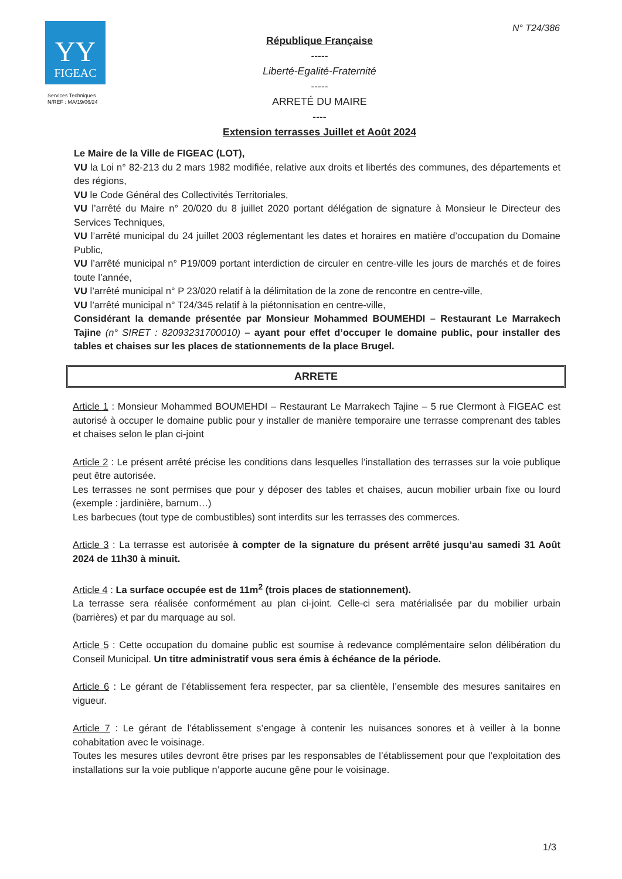YY
FIGEAC
Services Techniques
N/REF : MA/19/06/24
République Française
-----
Liberté-Egalité-Fraternité
-----
ARRETÉ DU MAIRE
----
Extension terrasses Juillet et Août 2024
N° T24/386
Le Maire de la Ville de FIGEAC (LOT),
VU la Loi n° 82-213 du 2 mars 1982 modifiée, relative aux droits et libertés des communes, des départements et des régions,
VU le Code Général des Collectivités Territoriales,
VU l’arrêté du Maire n° 20/020 du 8 juillet 2020 portant délégation de signature à Monsieur le Directeur des Services Techniques,
VU l’arrêté municipal du 24 juillet 2003 réglementant les dates et horaires en matière d’occupation du Domaine Public,
VU l’arrêté municipal n° P19/009 portant interdiction de circuler en centre-ville les jours de marchés et de foires toute l’année,
VU l’arrêté municipal n° P 23/020 relatif à la délimitation de la zone de rencontre en centre-ville,
VU l’arrêté municipal n° T24/345 relatif à la piétonnisation en centre-ville,
Considérant la demande présentée par Monsieur Mohammed BOUMEHDI – Restaurant Le Marrakech Tajine (n° SIRET : 82093231700010) – ayant pour effet d’occuper le domaine public, pour installer des tables et chaises sur les places de stationnements de la place Brugel.
ARRETE
Article 1 : Monsieur Mohammed BOUMEHDI – Restaurant Le Marrakech Tajine – 5 rue Clermont à FIGEAC est autorisé à occuper le domaine public pour y installer de manière temporaire une terrasse comprenant des tables et chaises selon le plan ci-joint
Article 2 : Le présent arrêté précise les conditions dans lesquelles l’installation des terrasses sur la voie publique peut être autorisée.
Les terrasses ne sont permises que pour y déposer des tables et chaises, aucun mobilier urbain fixe ou lourd (exemple : jardinière, barnum…)
Les barbecues (tout type de combustibles) sont interdits sur les terrasses des commerces.
Article 3 : La terrasse est autorisée à compter de la signature du présent arrêté jusqu’au samedi 31 Août 2024 de 11h30 à minuit.
Article 4 : La surface occupée est de 11m<sup>2</sup> (trois places de stationnement).
La terrasse sera réalisée conformément au plan ci-joint. Celle-ci sera matérialisée par du mobilier urbain (barrières) et par du marquage au sol.
Article 5 : Cette occupation du domaine public est soumise à redevance complémentaire selon délibération du Conseil Municipal. Un titre administratif vous sera émis à échéance de la période.
Article 6 : Le gérant de l’établissement fera respecter, par sa clientèle, l’ensemble des mesures sanitaires en vigueur.
Article 7 : Le gérant de l’établissement s’engage à contenir les nuisances sonores et à veiller à la bonne cohabitation avec le voisinage.
Toutes les mesures utiles devront être prises par les responsables de l’établissement pour que l’exploitation des installations sur la voie publique n’apporte aucune gêne pour le voisinage.
1/3